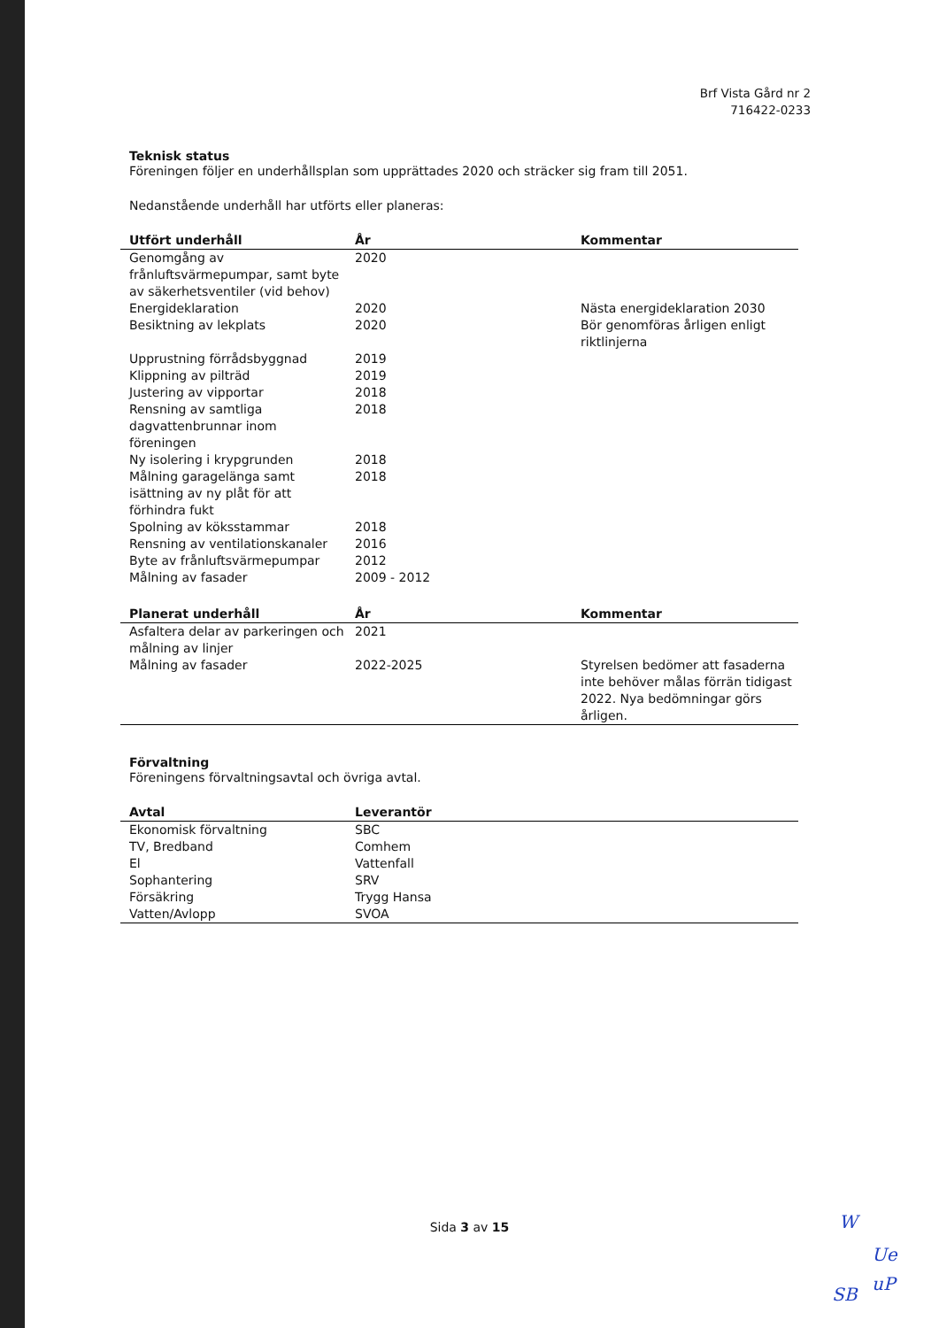Brf Vista Gård nr 2
716422-0233
Teknisk status
Föreningen följer en underhållsplan som upprättades 2020 och sträcker sig fram till 2051.
Nedanstående underhåll har utförts eller planeras:
| Utfört underhåll | År | Kommentar |
| --- | --- | --- |
| Genomgång av frånluftsvärmepumpar, samt byte av säkerhetsventiler (vid behov) | 2020 | |
| Energideklaration | 2020 | Nästa energideklaration 2030 |
| Besiktning av lekplats | 2020 | Bör genomföras årligen enligt riktlinjerna |
| Upprustning förrådsbyggnad | 2019 | |
| Klippning av pilträd | 2019 | |
| Justering av vipportar | 2018 | |
| Rensning av samtliga dagvattenbrunnar inom föreningen | 2018 | |
| Ny isolering i krypgrunden | 2018 | |
| Målning garagelänga samt isättning av ny plåt för att förhindra fukt | 2018 | |
| Spolning av köksstammar | 2018 | |
| Rensning av ventilationskanaler | 2016 | |
| Byte av frånluftsvärmepumpar | 2012 | |
| Målning av fasader | 2009 - 2012 | |
| Planerat underhåll | År | Kommentar |
| --- | --- | --- |
| Asfaltera delar av parkeringen och målning av linjer | 2021 | |
| Målning av fasader | 2022-2025 | Styrelsen bedömer att fasaderna inte behöver målas förrän tidigast 2022. Nya bedömningar görs årligen. |
Förvaltning
Föreningens förvaltningsavtal och övriga avtal.
| Avtal | Leverantör |
| --- | --- |
| Ekonomisk förvaltning | SBC |
| TV, Bredband | Comhem |
| El | Vattenfall |
| Sophantering | SRV |
| Försäkring | Trygg Hansa |
| Vatten/Avlopp | SVOA |
Sida 3 av 15 W
Ue
SB
uP